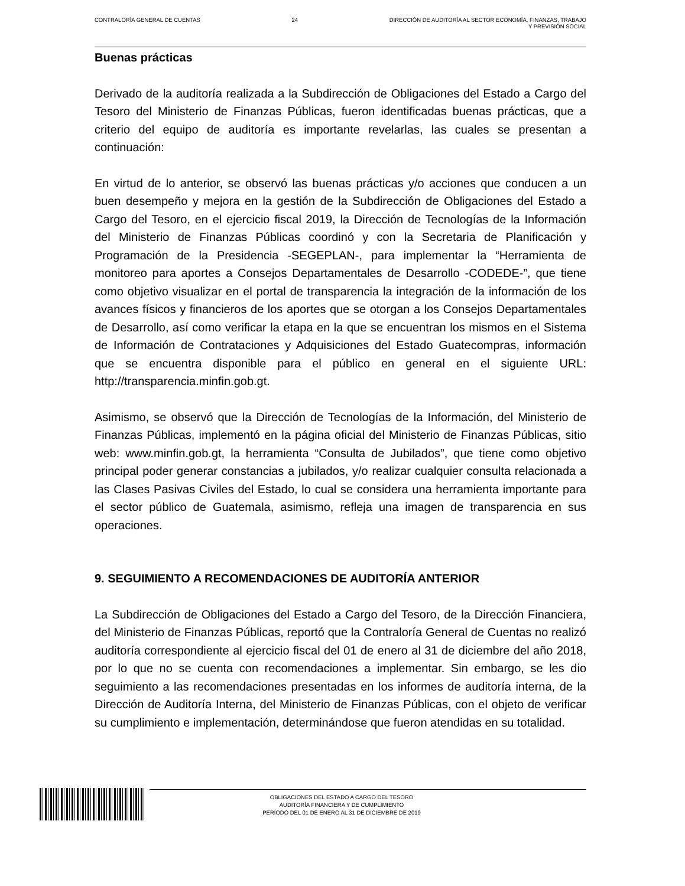CONTRALORÍA GENERAL DE CUENTAS 24 DIRECCIÓN DE AUDITORÍA AL SECTOR ECONOMÍA, FINANZAS, TRABAJO
Y PREVISIÓN SOCIAL
Buenas prácticas
Derivado de la auditoría realizada a la Subdirección de Obligaciones del Estado a Cargo del Tesoro del Ministerio de Finanzas Públicas, fueron identificadas buenas prácticas, que a criterio del equipo de auditoría es importante revelarlas, las cuales se presentan a continuación:
En virtud de lo anterior, se observó las buenas prácticas y/o acciones que conducen a un buen desempeño y mejora en la gestión de la Subdirección de Obligaciones del Estado a Cargo del Tesoro, en el ejercicio fiscal 2019, la Dirección de Tecnologías de la Información del Ministerio de Finanzas Públicas coordinó y con la Secretaria de Planificación y Programación de la Presidencia -SEGEPLAN-, para implementar la “Herramienta de monitoreo para aportes a Consejos Departamentales de Desarrollo -CODEDE-”, que tiene como objetivo visualizar en el portal de transparencia la integración de la información de los avances físicos y financieros de los aportes que se otorgan a los Consejos Departamentales de Desarrollo, así como verificar la etapa en la que se encuentran los mismos en el Sistema de Información de Contrataciones y Adquisiciones del Estado Guatecompras, información que se encuentra disponible para el público en general en el siguiente URL: http://transparencia.minfin.gob.gt.
Asimismo, se observó que la Dirección de Tecnologías de la Información, del Ministerio de Finanzas Públicas, implementó en la página oficial del Ministerio de Finanzas Públicas, sitio web: www.minfin.gob.gt, la herramienta “Consulta de Jubilados”, que tiene como objetivo principal poder generar constancias a jubilados, y/o realizar cualquier consulta relacionada a las Clases Pasivas Civiles del Estado, lo cual se considera una herramienta importante para el sector público de Guatemala, asimismo, refleja una imagen de transparencia en sus operaciones.
9. SEGUIMIENTO A RECOMENDACIONES DE AUDITORÍA ANTERIOR
La Subdirección de Obligaciones del Estado a Cargo del Tesoro, de la Dirección Financiera, del Ministerio de Finanzas Públicas, reportó que la Contraloría General de Cuentas no realizó auditoría correspondiente al ejercicio fiscal del 01 de enero al 31 de diciembre del año 2018, por lo que no se cuenta con recomendaciones a implementar. Sin embargo, se les dio seguimiento a las recomendaciones presentadas en los informes de auditoría interna, de la Dirección de Auditoría Interna, del Ministerio de Finanzas Públicas, con el objeto de verificar su cumplimiento e implementación, determinándose que fueron atendidas en su totalidad.
OBLIGACIONES DEL ESTADO A CARGO DEL TESORO
AUDITORÍA FINANCIERA Y DE CUMPLIMIENTO
PERÍODO DEL 01 DE ENERO AL 31 DE DICIEMBRE DE 2019